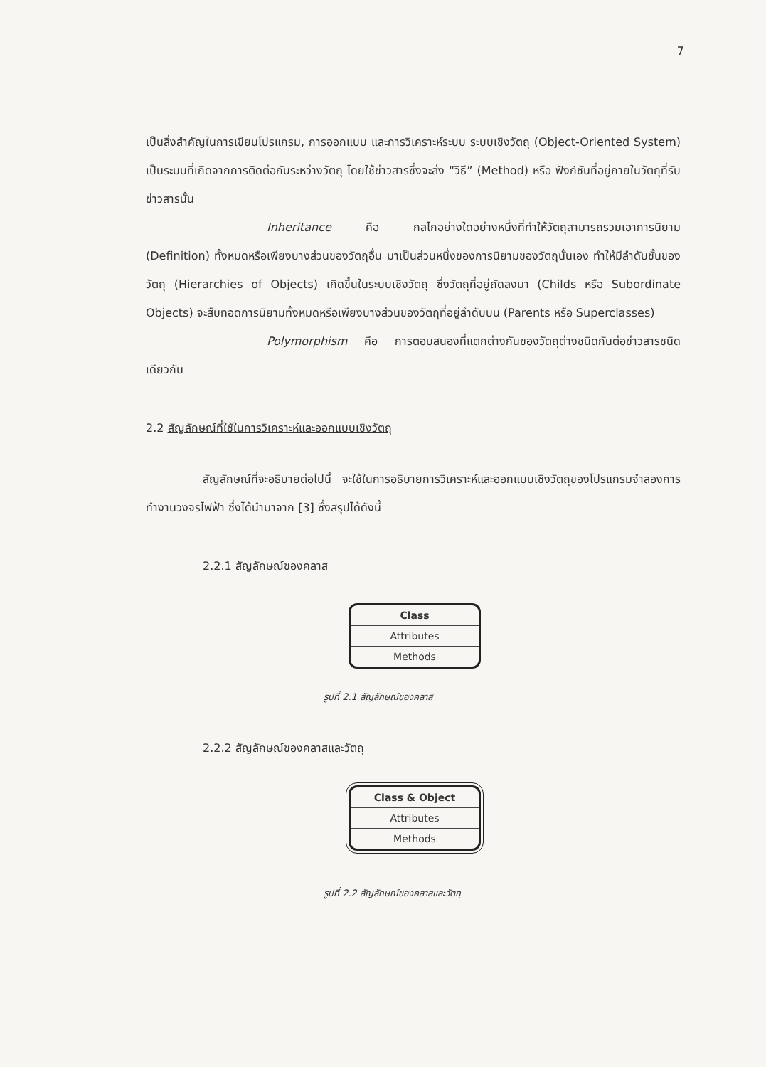7
เป็นสิ่งสำคัญในการเขียนโปรแกรม, การออกแบบ และการวิเคราะห์ระบบ ระบบเชิงวัตถุ (Object-Oriented System) เป็นระบบที่เกิดจากการติดต่อกันระหว่างวัตถุ โดยใช้ข่าวสารซึ่งจะส่ง “วิธี” (Method) หรือ ฟังก์ชันที่อยู่ภายในวัตถุที่รับข่าวสารนั้น
Inheritance คือ กลไกอย่างใดอย่างหนึ่งที่ทำให้วัตถุสามารถรวมเอาการนิยาม (Definition) ทั้งหมดหรือเพียงบางส่วนของวัตถุอื่น มาเป็นส่วนหนึ่งของการนิยามของวัตถุนั้นเอง ทำให้มีลำดับชั้นของวัตถุ (Hierarchies of Objects) เกิดขึ้นในระบบเชิงวัตถุ ซึ่งวัตถุที่อยู่ถัดลงมา (Childs หรือ Subordinate Objects) จะสืบทอดการนิยามทั้งหมดหรือเพียงบางส่วนของวัตถุที่อยู่ลำดับบน (Parents หรือ Superclasses)
Polymorphism คือ การตอบสนองที่แตกต่างกันของวัตถุต่างชนิดกันต่อข่าวสารชนิดเดียวกัน
2.2 สัญลักษณ์ที่ใช้ในการวิเคราะห์และออกแบบเชิงวัตถุ
สัญลักษณ์ที่จะอธิบายต่อไปนี้ จะใช้ในการอธิบายการวิเคราะห์และออกแบบเชิงวัตถุของโปรแกรมจำลองการทำงานวงจรไฟฟ้า ซึ่งได้นำมาจาก [3] ซึ่งสรุปได้ดังนี้
2.2.1 สัญลักษณ์ของคลาส
Class
Attributes
Methods
รูปที่ 2.1 สัญลักษณ์ของคลาส
2.2.2 สัญลักษณ์ของคลาสและวัตถุ
Class & Object
Attributes
Methods
รูปที่ 2.2 สัญลักษณ์ของคลาสและวัตถุ